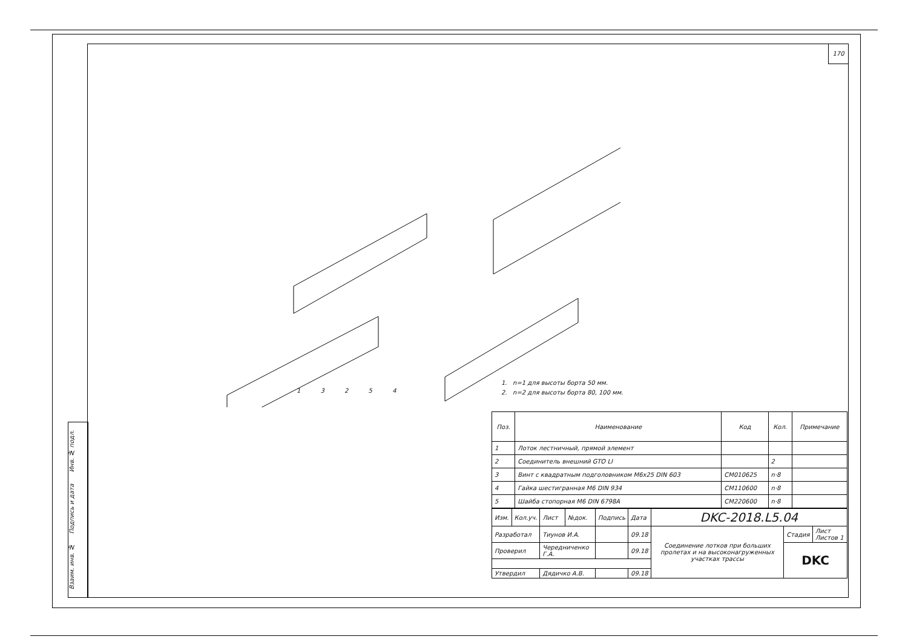Инв. № подл.
Подпись и дата
Взаим. инв. №
170
1 3 2 5 4
1. n=1 для высоты борта 50 мм.
2. n=2 для высоты борта 80, 100 мм.
| Поз. | Наименование | Код | Кол. | Примечание |
| --- | --- | --- | --- | --- |
| 1 | Лоток лестничный, прямой элемент | | | |
| 2 | Соединитель внешний GTO LI | | 2 | |
| 3 | Винт с квадратным подголовником М6х25 DIN 603 | CM010625 | n·8 | |
| 4 | Гайка шестигранная М6 DIN 934 | CM110600 | n·8 | |
| 5 | Шайба стопорная М6 DIN 6798A | CM220600 | n·8 | |
| Изм. | Кол.уч. | Лист | №док. | Подпись | Дата | DKC-2018.L5.04 | | |
| Разработал | | Тиунов И.А. | | | 09.18 | Соединение лотков при больших пролетах и на высоконагруженных участках трассы | Стадия | Лист Листов 1 |
| Проверил | | Чередниченко Г.А. | | | 09.18 | | DKC | |
| Утвердил | | Дядичко А.В. | | | 09.18 | | | |